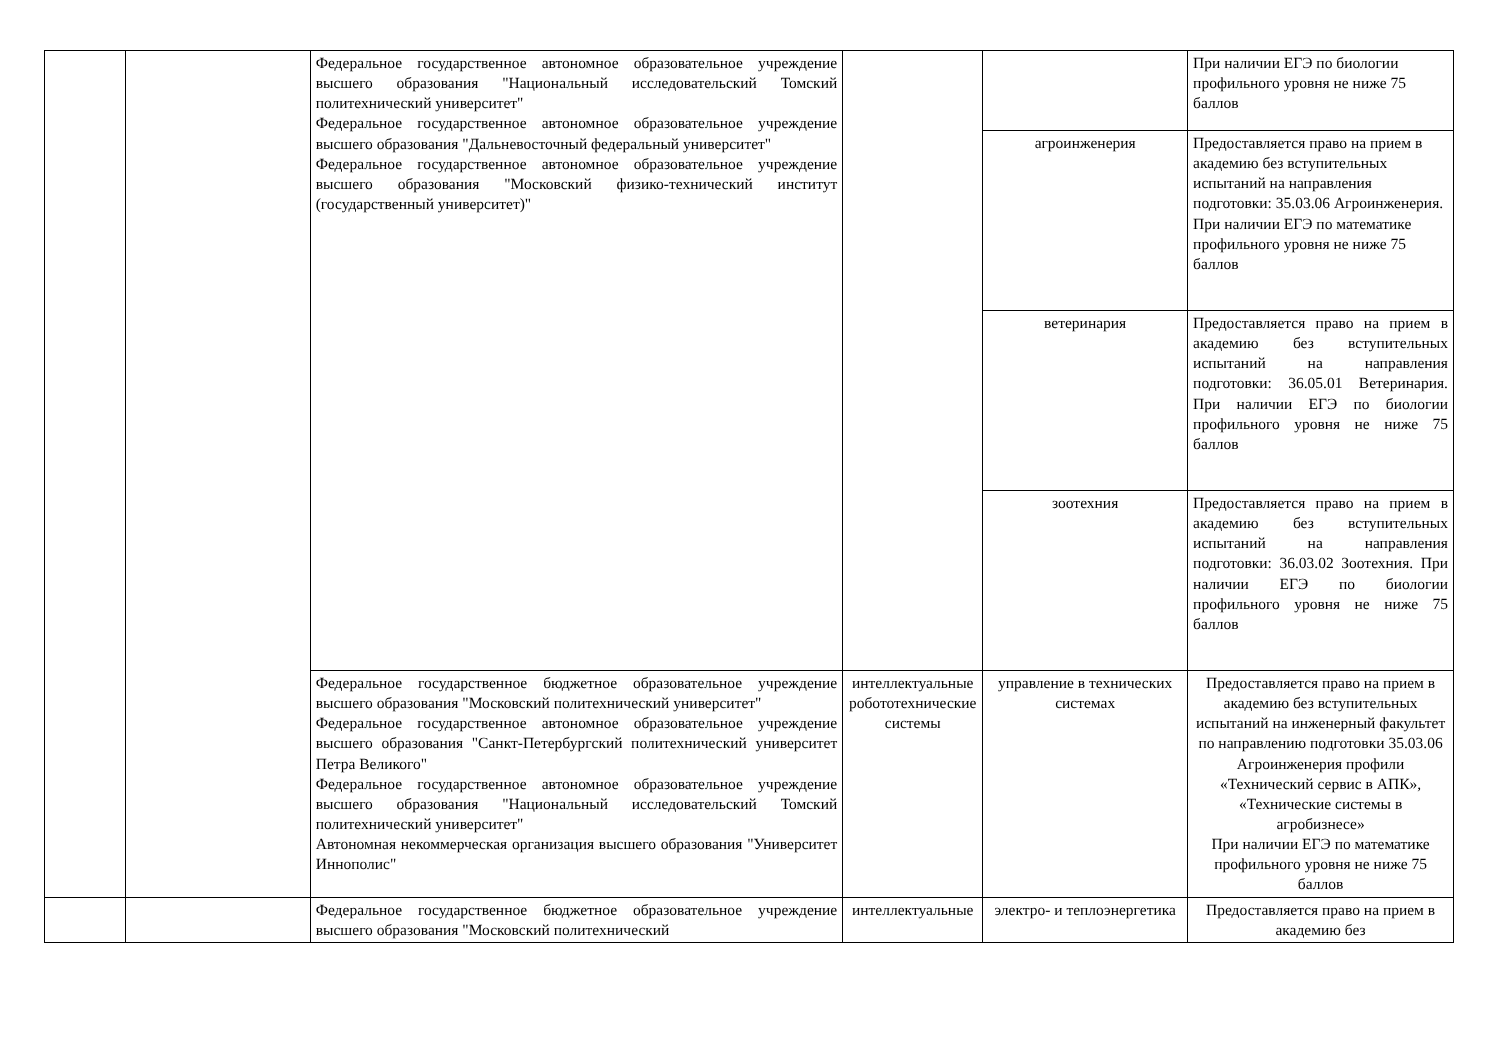| | | Федеральное государственное автономное образовательное учреждение высшего образования "Национальный исследовательский Томский политехнический университет" Федеральное государственное автономное образовательное учреждение высшего образования "Дальневосточный федеральный университет" Федеральное государственное автономное образовательное учреждение высшего образования "Московский физико-технический институт (государственный университет)" | | | При наличии ЕГЭ по биологии профильного уровня не ниже 75 баллов |
| | | | | агроинженерия | Предоставляется право на прием в академию без вступительных испытаний на направления подготовки: 35.03.06 Агроинженерия. При наличии ЕГЭ по математике профильного уровня не ниже 75 баллов |
| | | | | ветеринария | Предоставляется право на прием в академию без вступительных испытаний на направления подготовки: 36.05.01 Ветеринария. При наличии ЕГЭ по биологии профильного уровня не ниже 75 баллов |
| | | | | зоотехния | Предоставляется право на прием в академию без вступительных испытаний на направления подготовки: 36.03.02 Зоотехния. При наличии ЕГЭ по биологии профильного уровня не ниже 75 баллов |
| | | Федеральное государственное бюджетное образовательное учреждение высшего образования "Московский политехнический университет" Федеральное государственное автономное образовательное учреждение высшего образования "Санкт-Петербургский политехнический университет Петра Великого" Федеральное государственное автономное образовательное учреждение высшего образования "Национальный исследовательский Томский политехнический университет" Автономная некоммерческая организация высшего образования "Университет Иннополис" | интеллектуальные робототехнические системы | управление в технических системах | Предоставляется право на прием в академию без вступительных испытаний на инженерный факультет по направлению подготовки 35.03.06 Агроинженерия профили «Технический сервис в АПК», «Технические системы в агробизнесе» При наличии ЕГЭ по математике профильного уровня не ниже 75 баллов |
| | | Федеральное государственное бюджетное образовательное учреждение высшего образования "Московский политехнический | интеллектуальные | электро- и теплоэнергетика | Предоставляется право на прием в академию без |